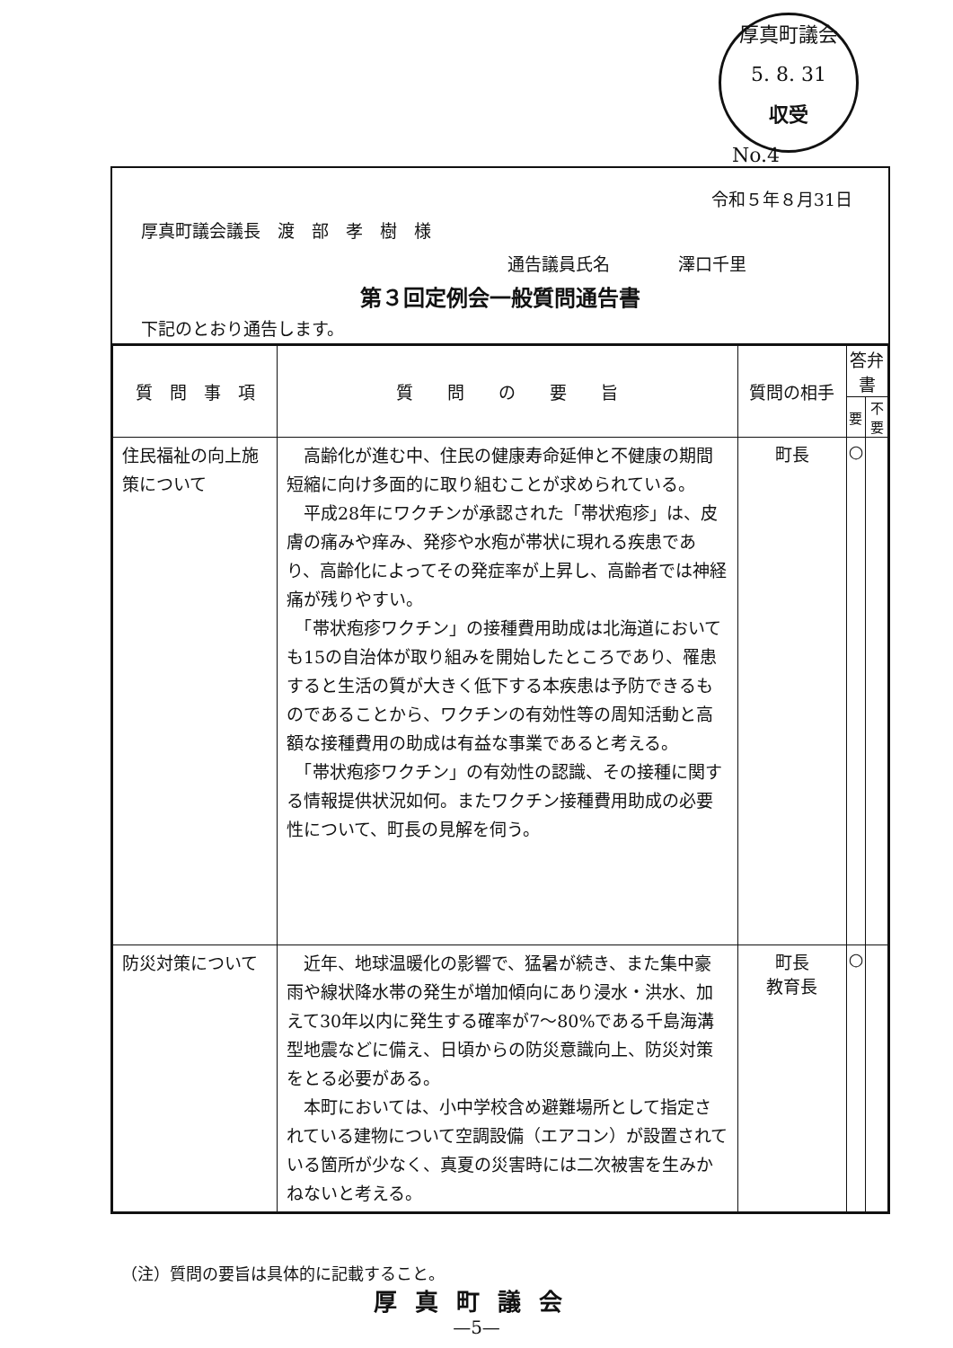厚真町議会
5. 8. 31
収受
No.4
令和５年８月31日
厚真町議会議長　渡　部　孝　樹　様
通告議員氏名　　　　澤口千里
第３回定例会一般質問通告書
下記のとおり通告します。
| 質 問 事 項 | 質 問 の 要 旨 | 質問の相手 | 答弁書 | |
| --- | --- | --- | --- | --- |
| | | | 要 | 不要 |
| 住民福祉の向上施策について | 高齢化が進む中、住民の健康寿命延伸と不健康の期間短縮に向け多面的に取り組むことが求められている。 平成28年にワクチンが承認された「帯状疱疹」は、皮膚の痛みや痒み、発疹や水疱が帯状に現れる疾患であり、高齢化によってその発症率が上昇し、高齢者では神経痛が残りやすい。 「帯状疱疹ワクチン」の接種費用助成は北海道においても15の自治体が取り組みを開始したところであり、罹患すると生活の質が大きく低下する本疾患は予防できるものであることから、ワクチンの有効性等の周知活動と高額な接種費用の助成は有益な事業であると考える。 「帯状疱疹ワクチン」の有効性の認識、その接種に関する情報提供状況如何。またワクチン接種費用助成の必要性について、町長の見解を伺う。 | 町長 | ○ | |
| 防災対策について | 近年、地球温暖化の影響で、猛暑が続き、また集中豪雨や線状降水帯の発生が増加傾向にあり浸水・洪水、加えて30年以内に発生する確率が7〜80%である千島海溝型地震などに備え、日頃からの防災意識向上、防災対策をとる必要がある。 本町においては、小中学校含め避難場所として指定されている建物について空調設備（エアコン）が設置されている箇所が少なく、真夏の災害時には二次被害を生みかねないと考える。 | 町長 教育長 | ○ | |
（注）質問の要旨は具体的に記載すること。
厚真町議会
—5—